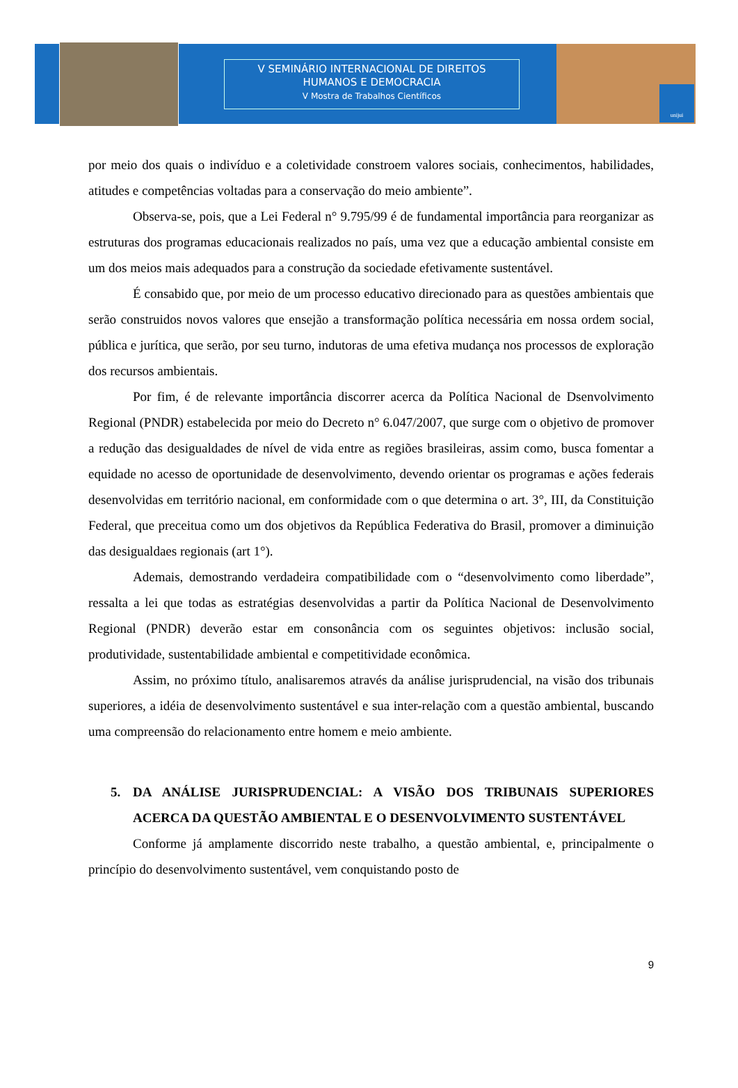V SEMINÁRIO INTERNACIONAL DE DIREITOS
HUMANOS E DEMOCRACIA
V Mostra de Trabalhos Científicos
unijui
por meio dos quais o indivíduo e a coletividade constroem valores sociais, conhecimentos, habilidades, atitudes e competências voltadas para a conservação do meio ambiente”.
Observa-se, pois, que a Lei Federal n° 9.795/99 é de fundamental importância para reorganizar as estruturas dos programas educacionais realizados no país, uma vez que a educação ambiental consiste em um dos meios mais adequados para a construção da sociedade efetivamente sustentável.
É consabido que, por meio de um processo educativo direcionado para as questões ambientais que serão construidos novos valores que ensejão a transformação política necessária em nossa ordem social, pública e jurítica, que serão, por seu turno, indutoras de uma efetiva mudança nos processos de exploração dos recursos ambientais.
Por fim, é de relevante importância discorrer acerca da Política Nacional de Dsenvolvimento Regional (PNDR) estabelecida por meio do Decreto n° 6.047/2007, que surge com o objetivo de promover a redução das desigualdades de nível de vida entre as regiões brasileiras, assim como, busca fomentar a equidade no acesso de oportunidade de desenvolvimento, devendo orientar os programas e ações federais desenvolvidas em território nacional, em conformidade com o que determina o art. 3°, III, da Constituição Federal, que preceitua como um dos objetivos da República Federativa do Brasil, promover a diminuição das desigualdaes regionais (art 1°).
Ademais, demostrando verdadeira compatibilidade com o “desenvolvimento como liberdade”, ressalta a lei que todas as estratégias desenvolvidas a partir da Política Nacional de Desenvolvimento Regional (PNDR) deverão estar em consonância com os seguintes objetivos: inclusão social, produtividade, sustentabilidade ambiental e competitividade econômica.
Assim, no próximo título, analisaremos através da análise jurisprudencial, na visão dos tribunais superiores, a idéia de desenvolvimento sustentável e sua inter-relação com a questão ambiental, buscando uma compreensão do relacionamento entre homem e meio ambiente.
5. DA ANÁLISE JURISPRUDENCIAL: A VISÃO DOS TRIBUNAIS SUPERIORES ACERCA DA QUESTÃO AMBIENTAL E O DESENVOLVIMENTO SUSTENTÁVEL
Conforme já amplamente discorrido neste trabalho, a questão ambiental, e, principalmente o princípio do desenvolvimento sustentável, vem conquistando posto de
9